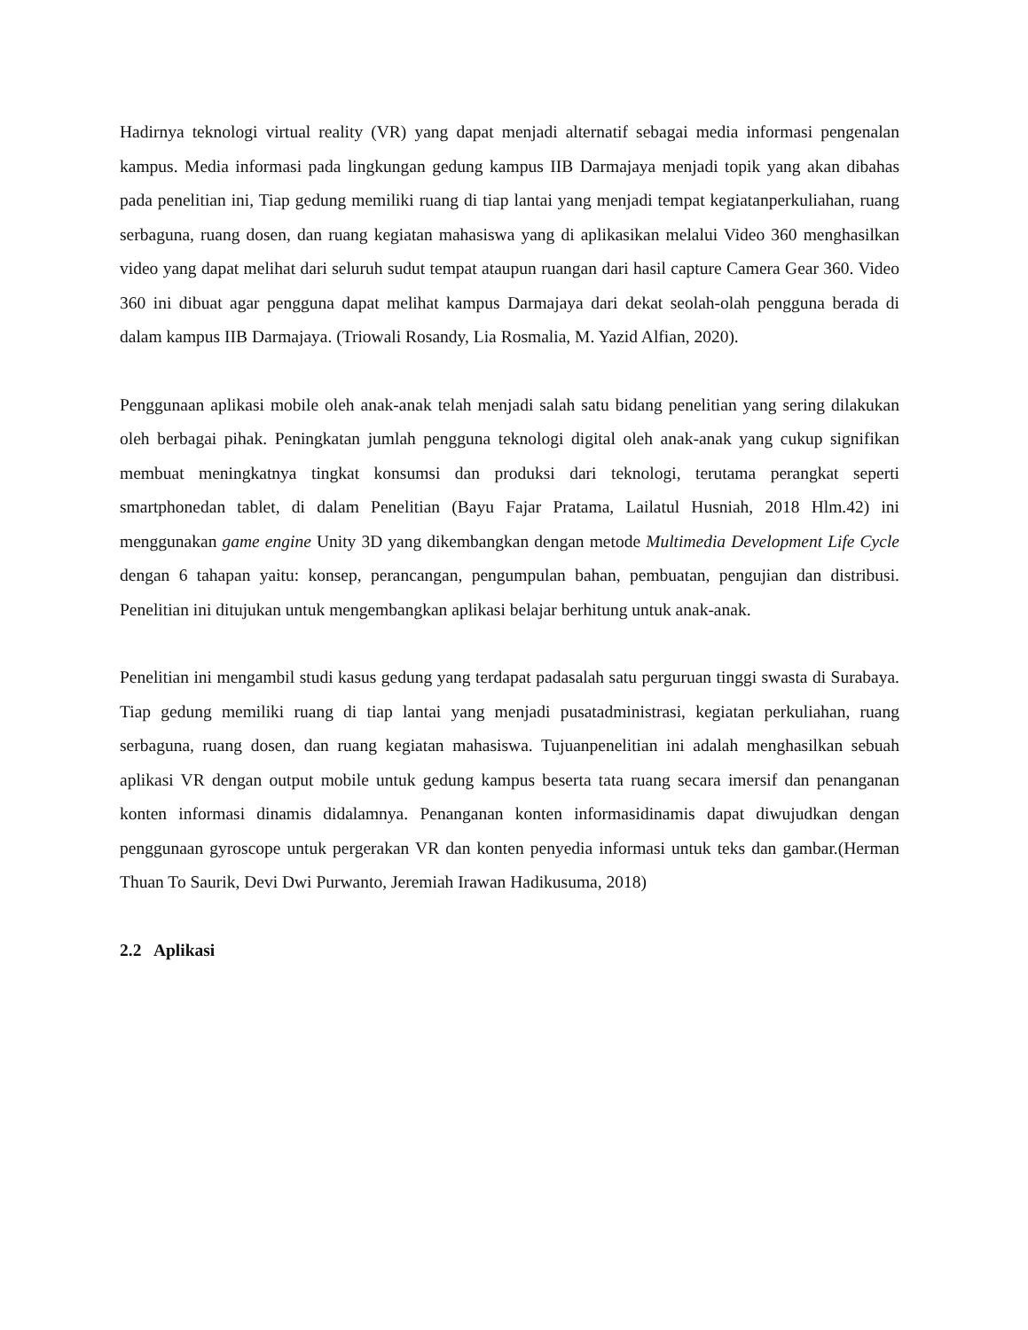Hadirnya teknologi virtual reality (VR) yang dapat menjadi alternatif sebagai media informasi pengenalan kampus. Media informasi pada lingkungan gedung kampus IIB Darmajaya menjadi topik yang akan dibahas pada penelitian ini, Tiap gedung memiliki ruang di tiap lantai yang menjadi tempat kegiatanperkuliahan, ruang serbaguna, ruang dosen, dan ruang kegiatan mahasiswa yang di aplikasikan melalui Video 360 menghasilkan video yang dapat melihat dari seluruh sudut tempat ataupun ruangan dari hasil capture Camera Gear 360. Video 360 ini dibuat agar pengguna dapat melihat kampus Darmajaya dari dekat seolah-olah pengguna berada di dalam kampus IIB Darmajaya. (Triowali Rosandy, Lia Rosmalia, M. Yazid Alfian, 2020).
Penggunaan aplikasi mobile oleh anak-anak telah menjadi salah satu bidang penelitian yang sering dilakukan oleh berbagai pihak. Peningkatan jumlah pengguna teknologi digital oleh anak-anak yang cukup signifikan membuat meningkatnya tingkat konsumsi dan produksi dari teknologi, terutama perangkat seperti smartphonedan tablet, di dalam Penelitian (Bayu Fajar Pratama, Lailatul Husniah, 2018 Hlm.42) ini menggunakan game engine Unity 3D yang dikembangkan dengan metode Multimedia Development Life Cycle dengan 6 tahapan yaitu: konsep, perancangan, pengumpulan bahan, pembuatan, pengujian dan distribusi. Penelitian ini ditujukan untuk mengembangkan aplikasi belajar berhitung untuk anak-anak.
Penelitian ini mengambil studi kasus gedung yang terdapat padasalah satu perguruan tinggi swasta di Surabaya. Tiap gedung memiliki ruang di tiap lantai yang menjadi pusatadministrasi, kegiatan perkuliahan, ruang serbaguna, ruang dosen, dan ruang kegiatan mahasiswa. Tujuanpenelitian ini adalah menghasilkan sebuah aplikasi VR dengan output mobile untuk gedung kampus beserta tata ruang secara imersif dan penanganan konten informasi dinamis didalamnya. Penanganan konten informasidinamis dapat diwujudkan dengan penggunaan gyroscope untuk pergerakan VR dan konten penyedia informasi untuk teks dan gambar.(Herman Thuan To Saurik, Devi Dwi Purwanto, Jeremiah Irawan Hadikusuma, 2018)
2.2 Aplikasi